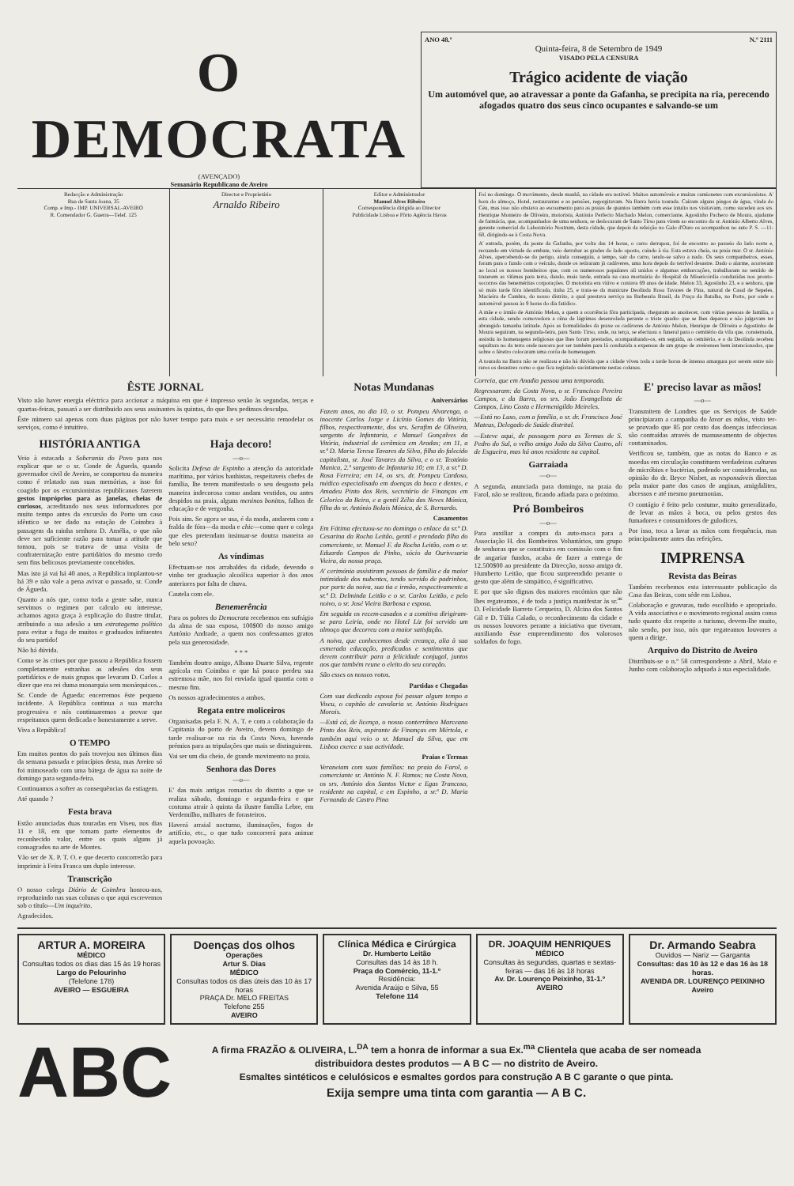O DEMOCRATA
(AVENÇADO)
Semanário Republicano de Aveiro
ANO 48.º N.º 2111
Quinta-feira, 8 de Setembro de 1949
VISADO PELA CENSURA
Trágico acidente de viação
Um automóvel que, ao atravessar a ponte da Gafanha, se precipita na ria, perecendo afogados quatro dos seus cinco ocupantes e salvando-se um
Redacção e Administração
Rua de Santa Joana, 35
Comp. e Imp.- IMP. UNIVERSAL-AVEIRO
R. Comendador G. Guerra—Telef. 125
Director e Proprietário
Arnaldo Ribeiro
Editor e Administrador
Manuel Alves Ribeiro
Correspondência dirigida ao Director
Publicidade Lisboa e Pôrto Agência Havas
Foi no domingo. O movimento, desde manhã, na cidade era notável. Muitos automóveis e muitas camionetes com excursionistas. A' hora do almoço, Hotel, restaurantes e as pensões, regorgitavam. Na Barra havia tourada. Caíram alguns pingos de água, vinda do Céu, mas isso não obstava ao escoamento para as praias de quantos também com esse intuito nos visitavam, como sucedeu aos srs. Henrique Monteiro de Oliveira, motorista, António Perfecto Machado Melon, comerciante, Agostinho Pacheco de Moura, ajudante de farmácia, que, acompanhados de uma senhora, se deslocaram de Santo Tirso para virem ao encontro do sr. António Alberto Alves, gerente comercial do Laboratório Nostrum, desta cidade, que depois da refeição no Galo d'Ouro os acompanhou no auto P. S. —11-60, dirigindo-se à Costa Nova.
A' entrada, porém, da ponte da Gafanha, por volta das 14 horas, o carro derrapou, foi de encontro ao passeio do lado norte e, recuando em virtude do embate, veio derrubar as grades do lado oposto, caindo à ria. Esta estava cheia, na praia mar. O sr. António Alves, apercebendo-se do perigo, ainda conseguiu, a tempo, sair do carro, tendo-se salvo a nado. Os seus companheiros, esses, foram para o fundo com o veículo, donde os retiraram já cadáveres, uma hora depois do terrível desastre. Dado o alarme, acorreram ao local os nossos bombeiros que, com os numerosos populares ali unidos e algumas embarcações, trabalharam no sentido de trazerem as vítimas para terra, dando, mais tarde, entrada na casa mortuária do Hospital da Misericórdia conduzidas nos pronto-socorros das beneméritas corporações. O motorista era viúvo e contava 69 anos de idade. Melon 33, Agostinho 23, e a senhora, que só mais tarde fôra identificada, tinha 25, e trata-se da manicure Deolinda Rosa Tavares de Pina, natural de Casal de Sepeles, Macieira de Cambra, do nosso distrito, a qual prestava serviço na Barbearia Brasil, da Praça da Batalha, no Porto, por onde o automóvel passou às 9 horas do dia fatídico.
A mãe e o irmão de António Melon, a quem a ocorrência fôra participada, chegaram ao anoitecer, com várias pessoas de família, a esta cidade, sendo comovedora a cêna de lágrimas desenrolada perante o triste quadro que se lhes deparou e não julgavam ter abrangido tamanha latitude. Após as formalidades da praxe os cadáveres de António Melon, Henrique de Oliveira e Agostinho de Moura seguiram, na segunda-feira, para Santo Tirso, onde, na terça, se efectuou o funeral para o cemitério da vila que, consternada, assistiu às homenagens religiosas que lhes foram prestadas, acompanhando-os, em seguida, ao cemitério, e o da Deolinda recebeu sepultura no da terra onde nascera por ser também para lá conduzida a expensas de um grupo de aveirenses bem intencionados, que sobre o féretro colocaram uma corôa de homenagem.
A tourada na Barra não se realizou e não há dúvida que a cidade viveu toda a tarde horas de intensa amargura por serem entre nós raros os desastres como o que fica registado sucintamente nestas colunas.
ÊSTE JORNAL
Visto não haver energia eléctrica para accionar a máquina em que é impresso senão às segundas, terças e quartas-feiras, passará a ser distribuido aos seus assinantes às quintas, do que lhes pedimos desculpa.
Êste número sai apenas com duas páginas por não haver tempo para mais e ser necessário remodelar os serviços, como é intuitivo.
HISTÓRIA ANTIGA
Veio à estacada a Soberania do Povo para nos explicar que se o sr. Conde de Águeda, quando governador civil de Aveiro, se comportou da maneira como é relatado nas suas memórias, a isso foi coagido por os excursionistas republicanos fazerem gestos impróprios para as janelas, cheias de curiosos, acreditando nos seus informadores por muito tempo antes da excursão do Porto um caso idêntico se ter dado na estação de Coimbra à passagem da rainha senhora D. Amélia, o que não deve ser suficiente razão para tomar a atitude que tomou, pois se tratava de uma visita de confraternização entre partidários do mesmo credo sem fins belicosos previamente concebidos.
Mas isto já vai há 40 anos, a República implantou-se há 39 e não vale a pena avivar o passado, sr. Conde de Águeda.
Quanto a nós que, como toda a gente sabe, nunca servimos o regimen por calculo ou interesse, achamos agora graça à explicação do ilustre titular, atribuindo a sua adesão a um estratagema político para evitar a fuga de muitos e graduados infiuentes do seu partido!
Não há dúvida.
Como se às crises por que passou a República fossem completamente estranhas as adesões dos seus partidários e de mais grupos que levaram D. Carlos a dizer que era rei duma monarquia sem monárquicos...
Sr. Conde de Águeda: encerremos êste pequeno incidente. A República continua a sua marcha progressiva e nós continuaremos a provar que respeitamos quem dedicada e honestamente a serve.
Viva a República!
O TEMPO
Em muitos pontos do país trovejou nos últimos dias da semana passada e princípios desta, mas Aveiro só foi mimoseado com uma bátega de água na noite de domingo para segunda-feira.
Continuamos a sofrer as consequências da estiagem.
Até quando ?
Festa brava
Estão anunciadas duas touradas em Viseu, nos dias 11 e 18, em que tomam parte elementos de reconhecido valor, entre os quais alguns já consagrados na arte de Montes.
Vão ser de X. P. T. O. e que decerto concorrerão para imprimir à Feira Franca um duplo interesse.
Transcrição
O nosso colega Diário de Coimbra honrou-nos, reproduzindo nas suas colunas o que aqui escrevemos sob o título—Um inquérito.
Agradecidos.
Haja decoro!
—o—
Solicita Defesa de Espinho a atenção da autoridade marítima, por vários banhistas, respeitaveis chefes de família, lhe terem manifestado o seu desgosto pela maneira indecorosa como andam vestidos, ou antes despidos na praia, alguns meninos bonitos, falhos de educação e de vergonha.
Pois sim. Se agora se usa, é da moda, andarem com a fralda de fóra—da moda e chic—como quer o colega que eles pretendam insinuar-se doutra maneira ao belo sexo?
As víndimas
Efectuam-se nos arrabaldes da cidade, devendo o vinho ter graduação alcoólica superior à dos anos anteriores por falta de chuva.
Cautela com ele.
Benemerência
Para os pobres do Democrata recebemos em sufrágio da alma de sua esposa, 100$00 do nosso amigo António Andrade, a quem nos confessamos gratos pela sua generosidade.
* * *
Também doutro amigo, Albano Duarte Silva, regente agrícola em Coimbra e que há pouco perdeu sua estremosa mãe, nos foi enviada igual quantia com o mesmo fim.
Os nossos agradecimentos a ambos.
Regata entre moliceiros
Organisadas pela F. N. A. T. e com a colaboração da Capitania do porto de Aveiro, devem domingo de tarde realisar-se na ria da Costa Nova, havendo prémios para as tripulações que mais se distinguirem.
Vai ser um dia cheio, de grande movimento na praia.
Senhora das Dores
—o—
E' das mais antigas romarias do distrito a que se realiza sábado, domingo e segunda-feira e que costuma atrair à quinta da ilustre família Lebre, em Verdemilho, milhares de forasteiros.
Haverá arraial nocturno, iluminações, fogos de artifício, etc., o que tudo concorrerá para animar aquela povoação.
Notas Mundanas
Aniversários
Fazem anos, no dia 10, o sr. Pompeu Alvarenga, o inocente Carlos Jorge e Licínio Gomes da Vitória, filhos, respectivamente, dos srs. Serafim de Oliveira, sargento de Infantaria, e Manuel Gonçalves da Vitória, industrial de cerâmica em Aradas; em 11, a sr.ª D. Maria Teresa Tavares da Silva, filha do falecido capitalista, sr. José Tavares da Silva, e o sr. Teotónio Manica, 2.º sargento de Infantaria 10; em 13, a sr.ª D. Rosa Ferreira; em 14, os srs. dr. Pompeu Cardoso, médico especialisado em doenças da boca e dentes, e Amadeu Pinto dos Reis, secretário de Finanças em Celorico da Beira, e a gentil Zélia das Neves Mónica, filha do sr. António Bolais Mónica, de S. Bernardo.
Casamentos
Em Fátima efectuou-se no domingo o enlace da sr.ª D. Cesarina da Rocha Leitão, gentil e prendada filha do comerciante, sr. Manuel F. da Rocha Leitão, com o sr. Eduardo Campos de Pinho, sócio da Ourivesaria Vieira, da nossa praça.
A' cerimónia assistiram pessoas de família e da maior intimidade dos nubentes, tendo servido de padrinhos, por parte da noiva, sua tia e irmão, respectivamente a sr.ª D. Delminda Leitão e o sr. Carlos Leitão, e pelo noivo, o sr. José Vieira Barbosa e esposa.
Em seguida os recem-casados e a comitiva dirigiram-se para Leiria, onde no Hotel Liz foi servido um almoço que decorreu com a maior satisfação.
A noiva, que conhecemos desde creança, alia à sua esmerada educação, predicados e sentimentos que devem contribuir para a felicidade conjugal, juntos aos que também reune o eleito do seu coração.
São esses os nossos votos.
Partidas e Chegadas
Com sua dedicada esposa foi passar algum tempo a Viseu, o capitão de cavalaria sr. António Rodrigues Morais.
—Está cá, de licença, o nosso conterrâneo Marceano Pinto dos Reis, aspirante de Finanças em Mértola, e também aqui veio o sr. Manuel da Silva, que em Lisboa exerce a sua actividade.
Praias e Termas
Veraneiam com suas famílias: na praia do Farol, o comerciante sr. António N. F. Ramos; na Costa Nova, os srs. António dos Santos Victor e Egas Trancoso, residente na capital, e em Espinho, a sr.ª D. Maria Fernanda de Castro Pina
Correia, que em Anadia passou uma temporada.
Regressaram: da Costa Nova, o sr. Francisco Pereira Campos, e da Barra, os srs. João Evangelista de Campos, Lino Costa e Hermenigildo Meireles.
—Está no Luso, com a família, o sr. dr. Francisco José Mateus, Delegado de Saúde distrital.
—Esteve aqui, de passagem para as Termas de S. Pedro do Sul, o velho amigo João da Silva Castro, ali de Esgueira, mas há anos residente na capital.
Garraiada
—o—
A segunda, anunciada para domingo, na praia do Farol, não se realizou, ficando adiada para o próximo.
Pró Bombeiros
—o—
Para auxiliar a compra da auto-maca para a Associação H. dos Bombeiros Voluntários, um grupo de senhoras que se constituira em comissão com o fim de angariar fundos, acaba de fazer a entrega de 12.500$00 ao presidente da Direcção, nosso amigo dr. Humberto Leitão, que ficou surpreendido perante o gesto que além de simpático, é significativo.
E por que são dignas dos maiores encómios que não lhes regateamos, é de toda a justiça manifestar às sr.<sup>as</sup> D. Felicidade Barreto Cerqueira, D. Alcina dos Santos Gil e D. Túlia Calado, o reconhecimento da cidade e os nossos louvores perante a iniciativa que tiveram, auxiliando êsse empreendimento dos valorosos soldados do fogo.
E' preciso lavar as mãos!
—o—
Transmitem de Londres que os Serviços de Saúde principiaram a campanha do lavar as mãos, visto ter-se provado que 85 por cento das doenças infecciosas são contraídas através de manuseamento de objectos contaminados.
Verificou se, também, que as notas do Banco e as moedas em circulação constituem verdadeiras culturas de micróbios e bactérias, podendo ser consideradas, na opinião do dr. Bryce Nisbet, as responsáveis directas pela maior parte dos casos de anginas, amigdalites, abcessos e até mesmo pneumonias.
O contágio é feito pelo costume, muito generalizado, de levar as mãos à boca, ou pelos gestos dos fumadores e consumidores de gulodices.
Por isso, toca a lavar as mãos com frequência, mas principalmente antes das refeições.
IMPRENSA
Revista das Beiras
Também recebemos esta interessante publicação da Casa das Beiras, com séde em Lisboa.
Colaboração e gravuras, tudo escolhido e apropriado. A vida associativa e o movimento regional assim coma tudo quanto diz respeito a turismo, devem-lhe muito, não sendo, por isso, nós que regateamos louvores a quem a dirige.
Arquivo do Distrito de Aveiro
Distribuis-se o n.º 58 correspondente a Abril, Maio e Junho com colaboração adquada à sua especialidade.
ARTUR A. MOREIRA
MÉDICO
Consultas todos os dias das 15 às 19 horas
Largo do Pelourinho
(Telefone 178)
AVEIRO — ESGUEIRA
Doenças dos olhos
Operações
Artur S. Dias
MÉDICO
Consultas todos os dias úteis das 10 às 17 horas
PRAÇA Dr. MELO FREITAS
Telefone 255
AVEIRO
Clínica Médica e Cirúrgica
Dr. Humberto Leitão
Consultas das 14 às 18 h.
Praça do Comércio, 11-1.º
Residência:
Avenida Araújo e Silva, 55
Telefone 114
DR. JOAQUIM HENRIQUES
MÉDICO
Consultas às segundas, quartas e sextas-feiras — das 16 às 18 horas
Av. Dr. Lourenço Peixinho, 31-1.º
AVEIRO
Dr. Armando Seabra
Ouvidos — Nariz — Garganta
Consultas: das 10 às 12 e das 16 às 18 horas.
AVENIDA DR. LOURENÇO PEIXINHO
Aveiro
ABC
A firma FRAZÃO & OLIVEIRA, L.<sup>DA</sup> tem a honra de informar a sua Ex.<sup>ma</sup> Clientela que acaba de ser nomeada
distribuidora destes produtos — A B C — no distrito de Aveiro.
Esmaltes sintéticos e celulósicos e esmaltes gordos para construção A B C garante o que pinta.
Exija sempre uma tinta com garantia — A B C.